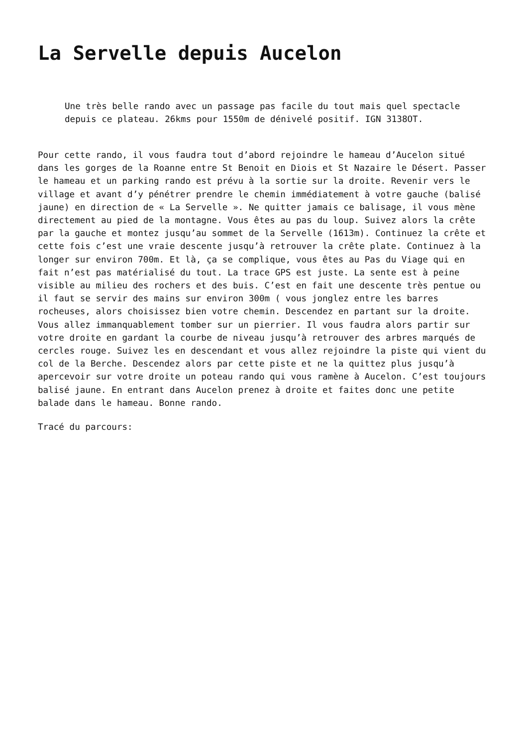La Servelle depuis Aucelon
Une très belle rando avec un passage pas facile du tout mais quel spectacle depuis ce plateau. 26kms pour 1550m de dénivelé positif. IGN 3138OT.
Pour cette rando, il vous faudra tout d’abord rejoindre le hameau d’Aucelon situé dans les gorges de la Roanne entre St Benoit en Diois et St Nazaire le Désert. Passer le hameau et un parking rando est prévu à la sortie sur la droite. Revenir vers le village et avant d’y pénétrer prendre le chemin immédiatement à votre gauche (balisé jaune) en direction de « La Servelle ». Ne quitter jamais ce balisage, il vous mène directement au pied de la montagne. Vous êtes au pas du loup. Suivez alors la crête par la gauche et montez jusqu’au sommet de la Servelle (1613m). Continuez la crête et cette fois c’est une vraie descente jusqu’à retrouver la crête plate. Continuez à la longer sur environ 700m. Et là, ça se complique, vous êtes au Pas du Viage qui en fait n’est pas matérialisé du tout. La trace GPS est juste. La sente est à peine visible au milieu des rochers et des buis. C’est en fait une descente très pentue ou il faut se servir des mains sur environ 300m ( vous jonglez entre les barres rocheuses, alors choisissez bien votre chemin. Descendez en partant sur la droite. Vous allez immanquablement tomber sur un pierrier. Il vous faudra alors partir sur votre droite en gardant la courbe de niveau jusqu’à retrouver des arbres marqués de cercles rouge. Suivez les en descendant et vous allez rejoindre la piste qui vient du col de la Berche. Descendez alors par cette piste et ne la quittez plus jusqu’à apercevoir sur votre droite un poteau rando qui vous ramène à Aucelon. C’est toujours balisé jaune. En entrant dans Aucelon prenez à droite et faites donc une petite balade dans le hameau. Bonne rando.
Tracé du parcours: